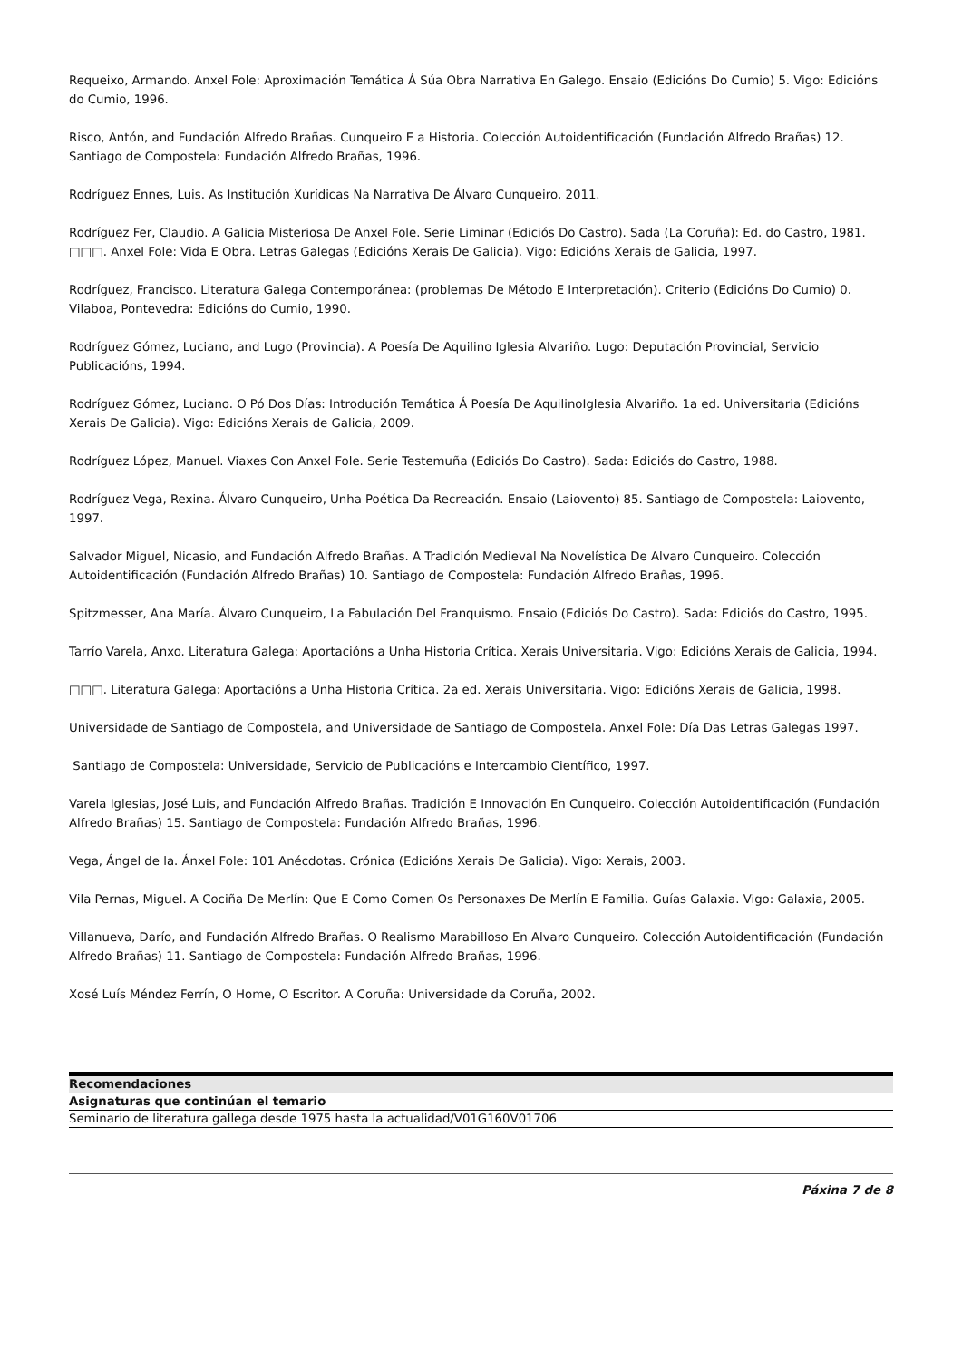Requeixo, Armando. Anxel Fole: Aproximación Temática Á Súa Obra Narrativa En Galego. Ensaio (Edicións Do Cumio) 5. Vigo: Edicións do Cumio, 1996.
Risco, Antón, and Fundación Alfredo Brañas. Cunqueiro E a Historia. Colección Autoidentificación (Fundación Alfredo Brañas) 12. Santiago de Compostela: Fundación Alfredo Brañas, 1996.
Rodríguez Ennes, Luis. As Institución Xurídicas Na Narrativa De Álvaro Cunqueiro, 2011.
Rodríguez Fer, Claudio. A Galicia Misteriosa De Anxel Fole. Serie Liminar (Ediciós Do Castro). Sada (La Coruña): Ed. do Castro, 1981.
□□□. Anxel Fole: Vida E Obra. Letras Galegas (Edicións Xerais De Galicia). Vigo: Edicións Xerais de Galicia, 1997.
Rodríguez, Francisco. Literatura Galega Contemporánea: (problemas De Método E Interpretación). Criterio (Edicións Do Cumio) 0. Vilaboa, Pontevedra: Edicións do Cumio, 1990.
Rodríguez Gómez, Luciano, and Lugo (Provincia). A Poesía De Aquilino Iglesia Alvariño. Lugo: Deputación Provincial, Servicio Publicacións, 1994.
Rodríguez Gómez, Luciano. O Pó Dos Días: Introdución Temática Á Poesía De AquilinoIglesia Alvariño. 1a ed. Universitaria (Edicións Xerais De Galicia). Vigo: Edicións Xerais de Galicia, 2009.
Rodríguez López, Manuel. Viaxes Con Anxel Fole. Serie Testemuña (Ediciós Do Castro). Sada: Ediciós do Castro, 1988.
Rodríguez Vega, Rexina. Álvaro Cunqueiro, Unha Poética Da Recreación. Ensaio (Laiovento) 85. Santiago de Compostela: Laiovento, 1997.
Salvador Miguel, Nicasio, and Fundación Alfredo Brañas. A Tradición Medieval Na Novelística De Alvaro Cunqueiro. Colección Autoidentificación (Fundación Alfredo Brañas) 10. Santiago de Compostela: Fundación Alfredo Brañas, 1996.
Spitzmesser, Ana María. Álvaro Cunqueiro, La Fabulación Del Franquismo. Ensaio (Ediciós Do Castro). Sada: Ediciós do Castro, 1995.
Tarrío Varela, Anxo. Literatura Galega: Aportacións a Unha Historia Crítica. Xerais Universitaria. Vigo: Edicións Xerais de Galicia, 1994.
□□□. Literatura Galega: Aportacións a Unha Historia Crítica. 2a ed. Xerais Universitaria. Vigo: Edicións Xerais de Galicia, 1998.
Universidade de Santiago de Compostela, and Universidade de Santiago de Compostela. Anxel Fole: Día Das Letras Galegas 1997.
Santiago de Compostela: Universidade, Servicio de Publicacións e Intercambio Científico, 1997.
Varela Iglesias, José Luis, and Fundación Alfredo Brañas. Tradición E Innovación En Cunqueiro. Colección Autoidentificación (Fundación Alfredo Brañas) 15. Santiago de Compostela: Fundación Alfredo Brañas, 1996.
Vega, Ángel de la. Ánxel Fole: 101 Anécdotas. Crónica (Edicións Xerais De Galicia). Vigo: Xerais, 2003.
Vila Pernas, Miguel. A Cociña De Merlín: Que E Como Comen Os Personaxes De Merlín E Familia. Guías Galaxia. Vigo: Galaxia, 2005.
Villanueva, Darío, and Fundación Alfredo Brañas. O Realismo Marabilloso En Alvaro Cunqueiro. Colección Autoidentificación (Fundación Alfredo Brañas) 11. Santiago de Compostela: Fundación Alfredo Brañas, 1996.
Xosé Luís Méndez Ferrín, O Home, O Escritor. A Coruña: Universidade da Coruña, 2002.
| Recomendaciones |
| --- |
| Asignaturas que continúan el temario |
| Seminario de literatura gallega desde 1975 hasta la actualidad/V01G160V01706 |
Páxina 7 de 8